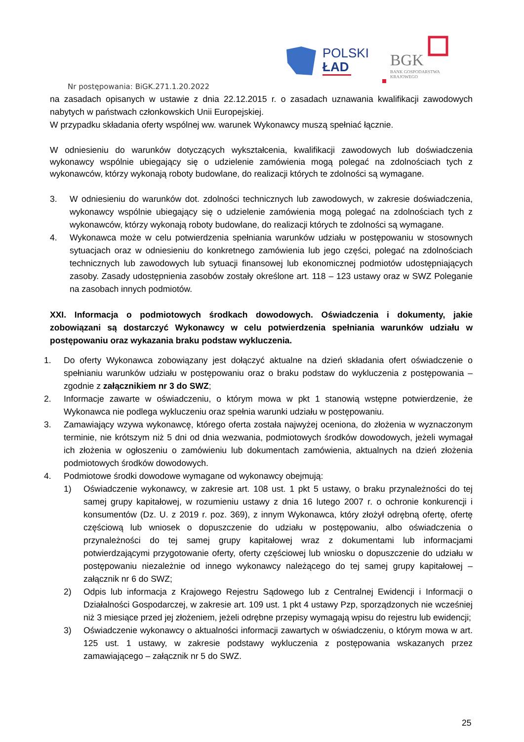POLSKI
ŁAD
BGK
BANK GOSPODARSTWA
KRAJOWEGO
Nr postępowania: BiGK.271.1.20.2022
na zasadach opisanych w ustawie z dnia 22.12.2015 r. o zasadach uznawania kwalifikacji zawodowych nabytych w państwach członkowskich Unii Europejskiej.
W przypadku składania oferty wspólnej ww. warunek Wykonawcy muszą spełniać łącznie.
W odniesieniu do warunków dotyczących wykształcenia, kwalifikacji zawodowych lub doświadczenia wykonawcy wspólnie ubiegający się o udzielenie zamówienia mogą polegać na zdolnościach tych z wykonawców, którzy wykonają roboty budowlane, do realizacji których te zdolności są wymagane.
3. W odniesieniu do warunków dot. zdolności technicznych lub zawodowych, w zakresie doświadczenia, wykonawcy wspólnie ubiegający się o udzielenie zamówienia mogą polegać na zdolnościach tych z wykonawców, którzy wykonają roboty budowlane, do realizacji których te zdolności są wymagane.
4. Wykonawca może w celu potwierdzenia spełniania warunków udziału w postępowaniu w stosownych sytuacjach oraz w odniesieniu do konkretnego zamówienia lub jego części, polegać na zdolnościach technicznych lub zawodowych lub sytuacji finansowej lub ekonomicznej podmiotów udostępniających zasoby. Zasady udostępnienia zasobów zostały określone art. 118 – 123 ustawy oraz w SWZ Poleganie na zasobach innych podmiotów.
XXI. Informacja o podmiotowych środkach dowodowych. Oświadczenia i dokumenty, jakie zobowiązani są dostarczyć Wykonawcy w celu potwierdzenia spełniania warunków udziału w postępowaniu oraz wykazania braku podstaw wykluczenia.
1. Do oferty Wykonawca zobowiązany jest dołączyć aktualne na dzień składania ofert oświadczenie o spełnianiu warunków udziału w postępowaniu oraz o braku podstaw do wykluczenia z postępowania – zgodnie z załącznikiem nr 3 do SWZ;
2. Informacje zawarte w oświadczeniu, o którym mowa w pkt 1 stanowią wstępne potwierdzenie, że Wykonawca nie podlega wykluczeniu oraz spełnia warunki udziału w postępowaniu.
3. Zamawiający wzywa wykonawcę, którego oferta została najwyżej oceniona, do złożenia w wyznaczonym terminie, nie krótszym niż 5 dni od dnia wezwania, podmiotowych środków dowodowych, jeżeli wymagał ich złożenia w ogłoszeniu o zamówieniu lub dokumentach zamówienia, aktualnych na dzień złożenia podmiotowych środków dowodowych.
4. Podmiotowe środki dowodowe wymagane od wykonawcy obejmują:
1) Oświadczenie wykonawcy, w zakresie art. 108 ust. 1 pkt 5 ustawy, o braku przynależności do tej samej grupy kapitałowej, w rozumieniu ustawy z dnia 16 lutego 2007 r. o ochronie konkurencji i konsumentów (Dz. U. z 2019 r. poz. 369), z innym Wykonawca, który złożył odrębną ofertę, ofertę częściową lub wniosek o dopuszczenie do udziału w postępowaniu, albo oświadczenia o przynależności do tej samej grupy kapitałowej wraz z dokumentami lub informacjami potwierdzającymi przygotowanie oferty, oferty częściowej lub wniosku o dopuszczenie do udziału w postępowaniu niezależnie od innego wykonawcy należącego do tej samej grupy kapitałowej – załącznik nr 6 do SWZ;
2) Odpis lub informacja z Krajowego Rejestru Sądowego lub z Centralnej Ewidencji i Informacji o Działalności Gospodarczej, w zakresie art. 109 ust. 1 pkt 4 ustawy Pzp, sporządzonych nie wcześniej niż 3 miesiące przed jej złożeniem, jeżeli odrębne przepisy wymagają wpisu do rejestru lub ewidencji;
3) Oświadczenie wykonawcy o aktualności informacji zawartych w oświadczeniu, o którym mowa w art. 125 ust. 1 ustawy, w zakresie podstawy wykluczenia z postępowania wskazanych przez zamawiającego – załącznik nr 5 do SWZ.
25